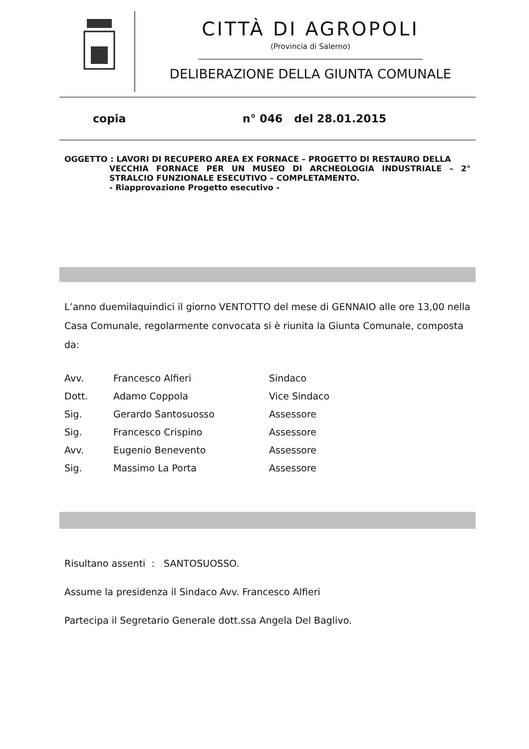CITTÀ DI AGROPOLI
(Provincia di Salerno)
DELIBERAZIONE DELLA GIUNTA COMUNALE
copia n° 046 del 28.01.2015
OGGETTO : LAVORI DI RECUPERO AREA EX FORNACE – PROGETTO DI RESTAURO DELLA
VECCHIA FORNACE PER UN MUSEO DI ARCHEOLOGIA INDUSTRIALE – 2° STRALCIO FUNZIONALE ESECUTIVO – COMPLETAMENTO.
- Riapprovazione Progetto esecutivo -
L’anno duemilaquindici il giorno VENTOTTO del mese di GENNAIO alle ore 13,00 nella Casa Comunale, regolarmente convocata si è riunita la Giunta Comunale, composta da:
| Avv. | Francesco Alfieri | Sindaco |
| Dott. | Adamo Coppola | Vice Sindaco |
| Sig. | Gerardo Santosuosso | Assessore |
| Sig. | Francesco Crispino | Assessore |
| Avv. | Eugenio Benevento | Assessore |
| Sig. | Massimo La Porta | Assessore |
Risultano assenti : SANTOSUOSSO.
Assume la presidenza il Sindaco Avv. Francesco Alfieri
Partecipa il Segretario Generale dott.ssa Angela Del Baglivo.